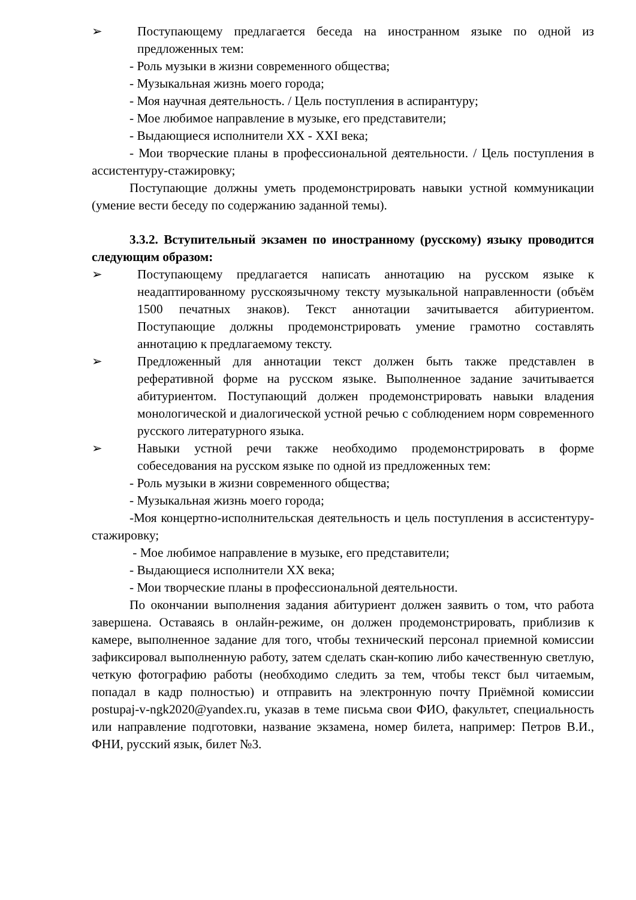➢ Поступающему предлагается беседа на иностранном языке по одной из предложенных тем:
- Роль музыки в жизни современного общества;
- Музыкальная жизнь моего города;
- Моя научная деятельность. / Цель поступления в аспирантуру;
- Мое любимое направление в музыке, его представители;
- Выдающиеся исполнители XX - XXI века;
- Мои творческие планы в профессиональной деятельности. / Цель поступления в ассистентуру-стажировку;
Поступающие должны уметь продемонстрировать навыки устной коммуникации (умение вести беседу по содержанию заданной темы).
3.3.2. Вступительный экзамен по иностранному (русскому) языку проводится следующим образом:
➢ Поступающему предлагается написать аннотацию на русском языке к неадаптированному русскоязычному тексту музыкальной направленности (объём 1500 печатных знаков). Текст аннотации зачитывается абитуриентом. Поступающие должны продемонстрировать умение грамотно составлять аннотацию к предлагаемому тексту.
➢ Предложенный для аннотации текст должен быть также представлен в реферативной форме на русском языке. Выполненное задание зачитывается абитуриентом. Поступающий должен продемонстрировать навыки владения монологической и диалогической устной речью с соблюдением норм современного русского литературного языка.
➢ Навыки устной речи также необходимо продемонстрировать в форме собеседования на русском языке по одной из предложенных тем:
- Роль музыки в жизни современного общества;
- Музыкальная жизнь моего города;
-Моя концертно-исполнительская деятельность и цель поступления в ассистентуру-стажировку;
- Мое любимое направление в музыке, его представители;
- Выдающиеся исполнители XX века;
- Мои творческие планы в профессиональной деятельности.
По окончании выполнения задания абитуриент должен заявить о том, что работа завершена. Оставаясь в онлайн-режиме, он должен продемонстрировать, приблизив к камере, выполненное задание для того, чтобы технический персонал приемной комиссии зафиксировал выполненную работу, затем сделать скан-копию либо качественную светлую, четкую фотографию работы (необходимо следить за тем, чтобы текст был читаемым, попадал в кадр полностью) и отправить на электронную почту Приёмной комиссии postupaj-v-ngk2020@yandex.ru, указав в теме письма свои ФИО, факультет, специальность или направление подготовки, название экзамена, номер билета, например: Петров В.И., ФНИ, русский язык, билет №3.